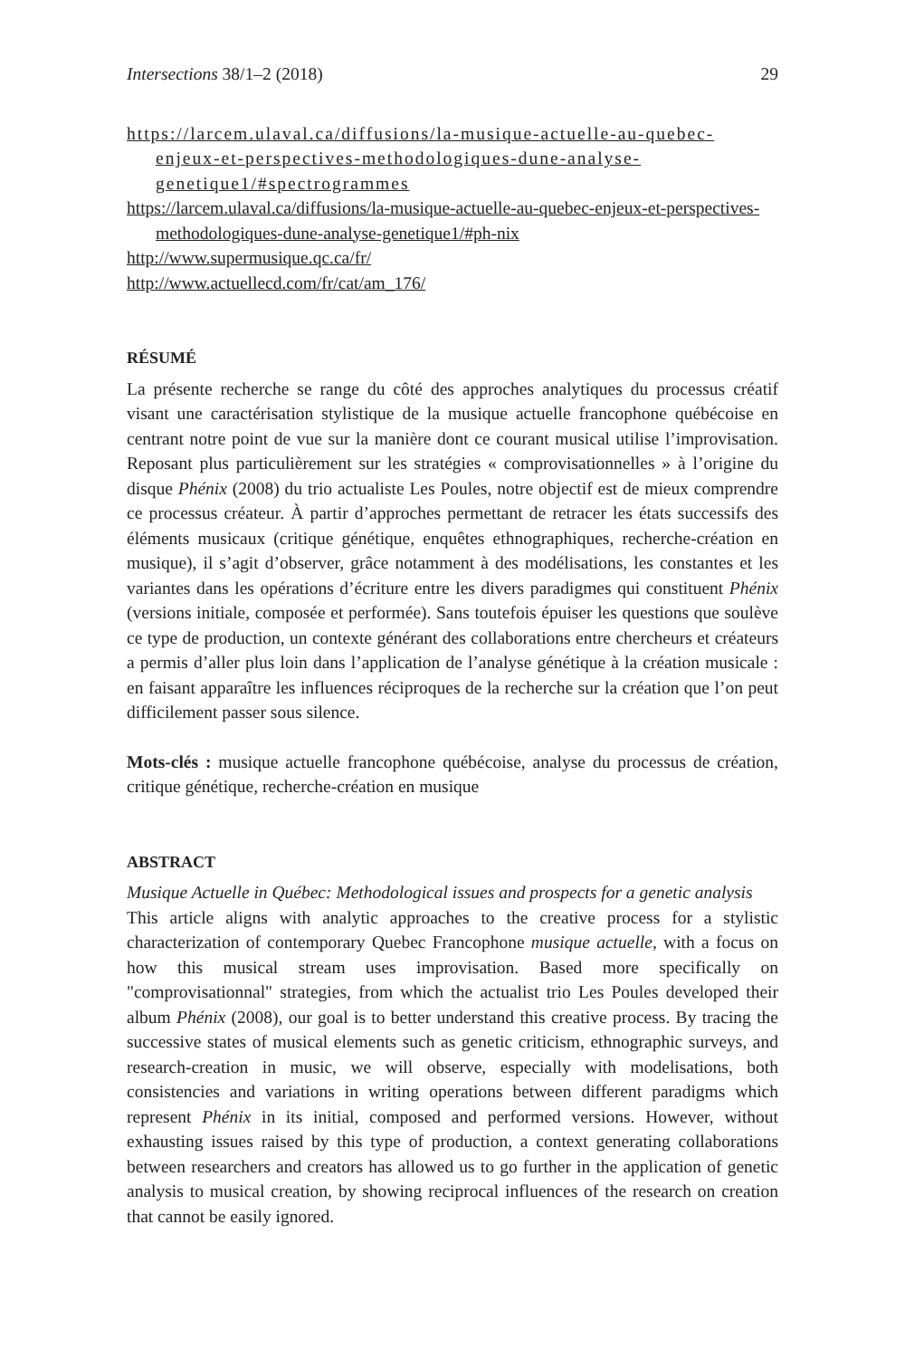Intersections 38/1–2 (2018) 29
https://larcem.ulaval.ca/diffusions/la-musique-actuelle-au-quebec-enjeux-et-perspectives-methodologiques-dune-analyse-genetique1/#spectrogrammes
https://larcem.ulaval.ca/diffusions/la-musique-actuelle-au-quebec-enjeux-et-perspectives-methodologiques-dune-analyse-genetique1/#ph-nix
http://www.supermusique.qc.ca/fr/
http://www.actuellecd.com/fr/cat/am_176/
RÉSUMÉ
La présente recherche se range du côté des approches analytiques du processus créatif visant une caractérisation stylistique de la musique actuelle francophone québécoise en centrant notre point de vue sur la manière dont ce courant musical utilise l’improvisation. Reposant plus particulièrement sur les stratégies « comprovisationnelles » à l’origine du disque Phénix (2008) du trio actualiste Les Poules, notre objectif est de mieux comprendre ce processus créateur. À partir d’approches permettant de retracer les états successifs des éléments musicaux (critique génétique, enquêtes ethnographiques, recherche-création en musique), il s’agit d’observer, grâce notamment à des modélisations, les constantes et les variantes dans les opérations d’écriture entre les divers paradigmes qui constituent Phénix (versions initiale, composée et performée). Sans toutefois épuiser les questions que soulève ce type de production, un contexte générant des collaborations entre chercheurs et créateurs a permis d’aller plus loin dans l’application de l’analyse génétique à la création musicale : en faisant apparaître les influences réciproques de la recherche sur la création que l’on peut difficilement passer sous silence.
Mots-clés : musique actuelle francophone québécoise, analyse du processus de création, critique génétique, recherche-création en musique
ABSTRACT
Musique Actuelle in Québec: Methodological issues and prospects for a genetic analysis
This article aligns with analytic approaches to the creative process for a stylistic characterization of contemporary Quebec Francophone musique actuelle, with a focus on how this musical stream uses improvisation. Based more specifically on "comprovisationnal" strategies, from which the actualist trio Les Poules developed their album Phénix (2008), our goal is to better understand this creative process. By tracing the successive states of musical elements such as genetic criticism, ethnographic surveys, and research-creation in music, we will observe, especially with modelisations, both consistencies and variations in writing operations between different paradigms which represent Phénix in its initial, composed and performed versions. However, without exhausting issues raised by this type of production, a context generating collaborations between researchers and creators has allowed us to go further in the application of genetic analysis to musical creation, by showing reciprocal influences of the research on creation that cannot be easily ignored.